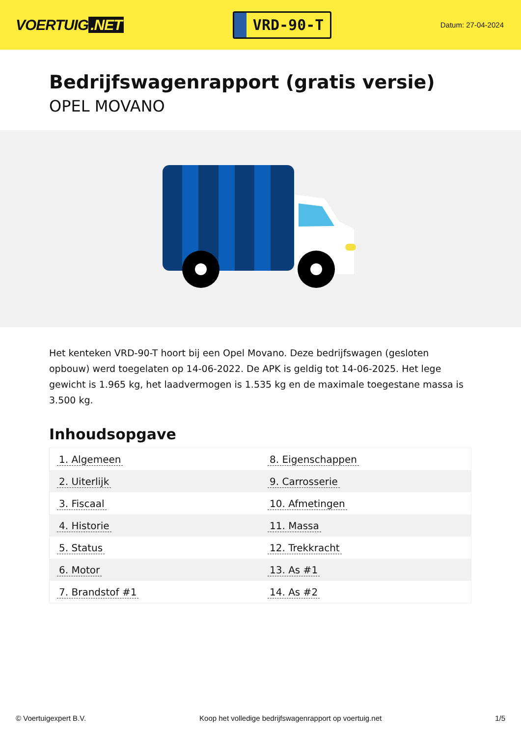VOERTUIG.NET
VRD-90-T
Datum: 27-04-2024
Bedrijfswagenrapport (gratis versie)
OPEL MOVANO
Het kenteken VRD-90-T hoort bij een Opel Movano. Deze bedrijfswagen (gesloten opbouw) werd toegelaten op 14-06-2022. De APK is geldig tot 14-06-2025. Het lege gewicht is 1.965 kg, het laadvermogen is 1.535 kg en de maximale toegestane massa is 3.500 kg.
Inhoudsopgave
| 1. Algemeen | 8. Eigenschappen |
| 2. Uiterlijk | 9. Carrosserie |
| 3. Fiscaal | 10. Afmetingen |
| 4. Historie | 11. Massa |
| 5. Status | 12. Trekkracht |
| 6. Motor | 13. As #1 |
| 7. Brandstof #1 | 14. As #2 |
© Voertuigexpert B.V. Koop het volledige bedrijfswagenrapport op voertuig.net 1/5